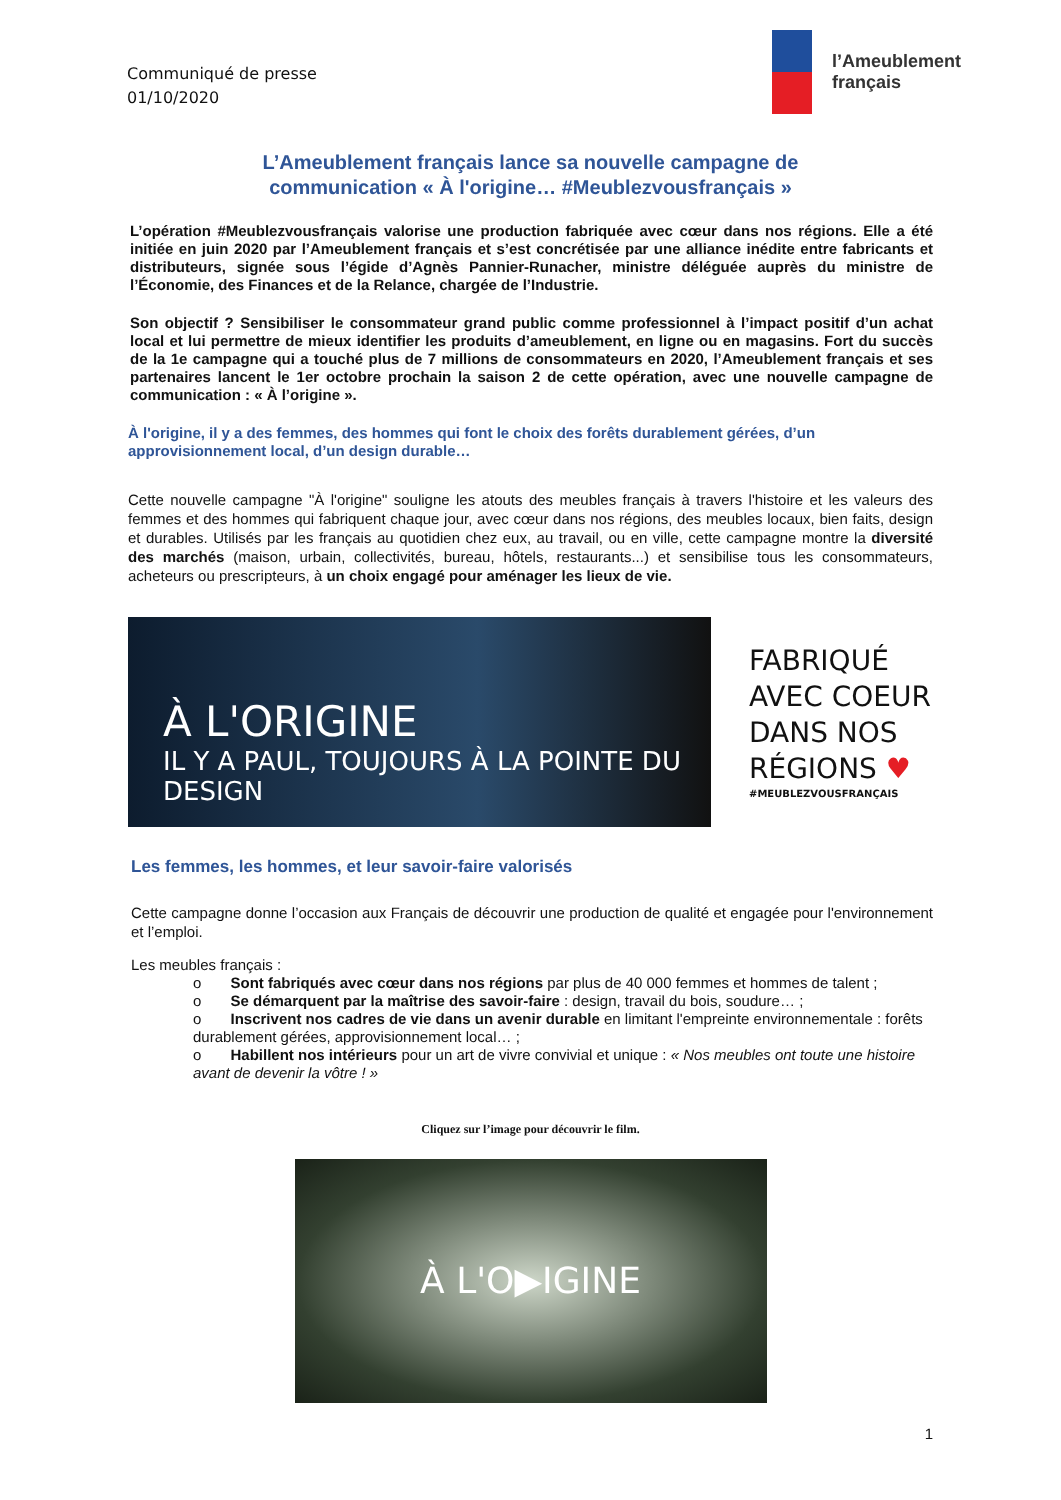Communiqué de presse
01/10/2020
l’Ameublement
français
L’Ameublement français lance sa nouvelle campagne de
communication « À l'origine… #Meublezvousfrançais »
L’opération #Meublezvousfrançais valorise une production fabriquée avec cœur dans nos régions. Elle a été initiée en juin 2020 par l’Ameublement français et s’est concrétisée par une alliance inédite entre fabricants et distributeurs, signée sous l’égide d’Agnès Pannier-Runacher, ministre déléguée auprès du ministre de l’Économie, des Finances et de la Relance, chargée de l’Industrie.
Son objectif ? Sensibiliser le consommateur grand public comme professionnel à l’impact positif d’un achat local et lui permettre de mieux identifier les produits d’ameublement, en ligne ou en magasins. Fort du succès de la 1e campagne qui a touché plus de 7 millions de consommateurs en 2020, l’Ameublement français et ses partenaires lancent le 1er octobre prochain la saison 2 de cette opération, avec une nouvelle campagne de communication : « À l’origine ».
À l'origine, il y a des femmes, des hommes qui font le choix des forêts durablement gérées, d’un approvisionnement local, d’un design durable…
Cette nouvelle campagne "À l'origine" souligne les atouts des meubles français à travers l'histoire et les valeurs des femmes et des hommes qui fabriquent chaque jour, avec cœur dans nos régions, des meubles locaux, bien faits, design et durables. Utilisés par les français au quotidien chez eux, au travail, ou en ville, cette campagne montre la diversité des marchés (maison, urbain, collectivités, bureau, hôtels, restaurants...) et sensibilise tous les consommateurs, acheteurs ou prescripteurs, à un choix engagé pour aménager les lieux de vie.
À L'ORIGINE
IL Y A PAUL, TOUJOURS À LA POINTE DU DESIGN
FABRIQUÉ
AVEC COEUR
DANS NOS
RÉGIONS ♥
#MEUBLEZVOUSFRANÇAIS
Les femmes, les hommes, et leur savoir-faire valorisés
Cette campagne donne l’occasion aux Français de découvrir une production de qualité et engagée pour l'environnement et l’emploi.
Les meubles français :
o Sont fabriqués avec cœur dans nos régions par plus de 40 000 femmes et hommes de talent ;
o Se démarquent par la maîtrise des savoir-faire : design, travail du bois, soudure… ;
o Inscrivent nos cadres de vie dans un avenir durable en limitant l'empreinte environnementale : forêts durablement gérées, approvisionnement local… ;
o Habillent nos intérieurs pour un art de vivre convivial et unique : « Nos meubles ont toute une histoire avant de devenir la vôtre ! »
Cliquez sur l’image pour découvrir le film.
À L'O▶IGINE
1